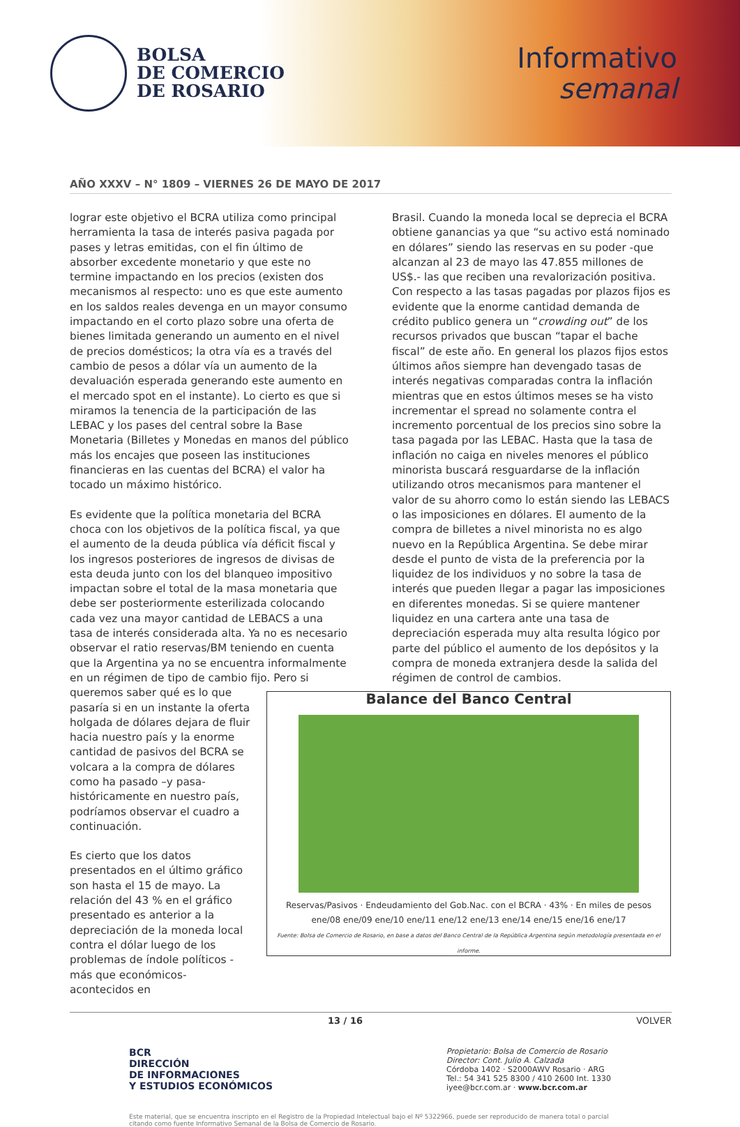BOLSA
DE COMERCIO
DE ROSARIO
Informativo
semanal
AÑO XXXV – N° 1809 – VIERNES 26 DE MAYO DE 2017
lograr este objetivo el BCRA utiliza como principal herramienta la tasa de interés pasiva pagada por pases y letras emitidas, con el fin último de absorber excedente monetario y que este no termine impactando en los precios (existen dos mecanismos al respecto: uno es que este aumento en los saldos reales devenga en un mayor consumo impactando en el corto plazo sobre una oferta de bienes limitada generando un aumento en el nivel de precios domésticos; la otra vía es a través del cambio de pesos a dólar vía un aumento de la devaluación esperada generando este aumento en el mercado spot en el instante). Lo cierto es que si miramos la tenencia de la participación de las LEBAC y los pases del central sobre la Base Monetaria (Billetes y Monedas en manos del público más los encajes que poseen las instituciones financieras en las cuentas del BCRA) el valor ha tocado un máximo histórico.
Es evidente que la política monetaria del BCRA choca con los objetivos de la política fiscal, ya que el aumento de la deuda pública vía déficit fiscal y los ingresos posteriores de ingresos de divisas de esta deuda junto con los del blanqueo impositivo impactan sobre el total de la masa monetaria que debe ser posteriormente esterilizada colocando cada vez una mayor cantidad de LEBACS a una tasa de interés considerada alta. Ya no es necesario observar el ratio reservas/BM teniendo en cuenta que la Argentina ya no se encuentra informalmente en un régimen de tipo de cambio fijo. Balance del Banco Central Reservas/Pasivos · Endeudamiento del Gob.Nac. con el BCRA · 43% · En miles de pesos
ene/08 ene/09 ene/10 ene/11 ene/12 ene/13 ene/14 ene/15 ene/16 ene/17
Fuente: Bolsa de Comercio de Rosario, en base a datos del Banco Central de la República Argentina según metodología presentada en el informe. Pero si queremos saber qué es lo que pasaría si en un instante la oferta holgada de dólares dejara de fluir hacia nuestro país y la enorme cantidad de pasivos del BCRA se volcara a la compra de dólares como ha pasado –y pasa- históricamente en nuestro país, podríamos observar el cuadro a continuación.
Es cierto que los datos presentados en el último gráfico son hasta el 15 de mayo. La relación del 43 % en el gráfico presentado es anterior a la depreciación de la moneda local contra el dólar luego de los problemas de índole políticos -más que económicos- acontecidos en
Brasil. Cuando la moneda local se deprecia el BCRA obtiene ganancias ya que “su activo está nominado en dólares” siendo las reservas en su poder -que alcanzan al 23 de mayo las 47.855 millones de US$.- las que reciben una revalorización positiva. Con respecto a las tasas pagadas por plazos fijos es evidente que la enorme cantidad demanda de crédito publico genera un “crowding out” de los recursos privados que buscan “tapar el bache fiscal” de este año. En general los plazos fijos estos últimos años siempre han devengado tasas de interés negativas comparadas contra la inflación mientras que en estos últimos meses se ha visto incrementar el spread no solamente contra el incremento porcentual de los precios sino sobre la tasa pagada por las LEBAC. Hasta que la tasa de inflación no caiga en niveles menores el público minorista buscará resguardarse de la inflación utilizando otros mecanismos para mantener el valor de su ahorro como lo están siendo las LEBACS o las imposiciones en dólares. El aumento de la compra de billetes a nivel minorista no es algo nuevo en la República Argentina. Se debe mirar desde el punto de vista de la preferencia por la liquidez de los individuos y no sobre la tasa de interés que pueden llegar a pagar las imposiciones en diferentes monedas. Si se quiere mantener liquidez en una cartera ante una tasa de depreciación esperada muy alta resulta lógico por parte del público el aumento de los depósitos y la compra de moneda extranjera desde la salida del régimen de control de cambios.
13 / 16 VOLVER
BCR
DIRECCIÓN
DE INFORMACIONES
Y ESTUDIOS ECONÓMICOS
Propietario: Bolsa de Comercio de Rosario
Director: Cont. Julio A. Calzada
Córdoba 1402 · S2000AWV Rosario · ARG
Tel.: 54 341 525 8300 / 410 2600 Int. 1330
iyee@bcr.com.ar · www.bcr.com.ar
Este material, que se encuentra inscripto en el Registro de la Propiedad Intelectual bajo el Nº 5322966, puede ser reproducido de manera total o parcial citando como fuente Informativo Semanal de la Bolsa de Comercio de Rosario.